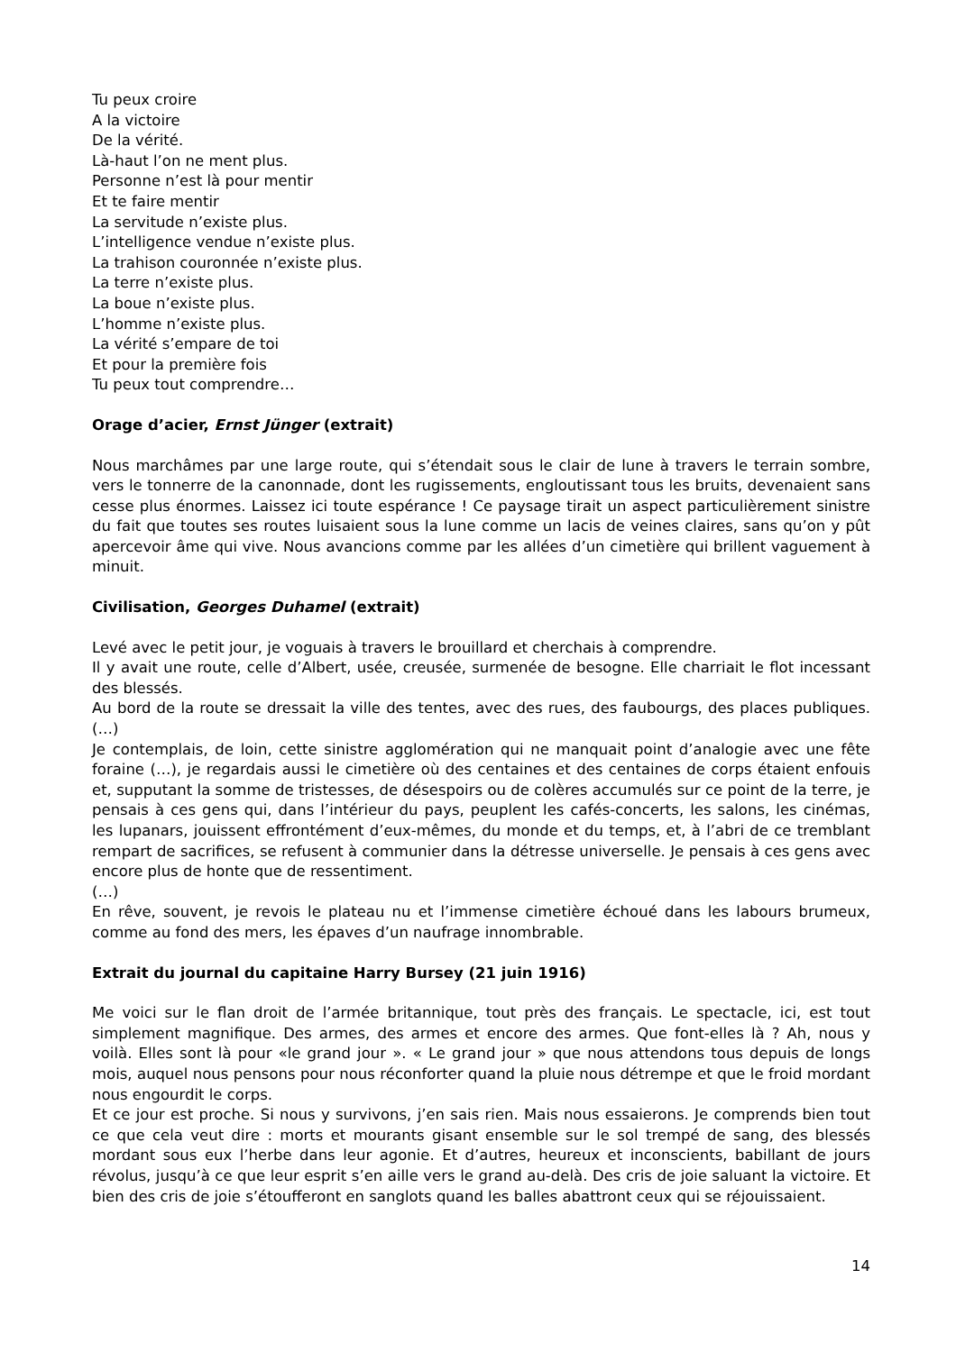Tu peux croire
A la victoire
De la vérité.
Là-haut l’on ne ment plus.
Personne n’est là pour mentir
Et te faire mentir
La servitude n’existe plus.
L’intelligence vendue n’existe plus.
La trahison couronnée n’existe plus.
La terre n’existe plus.
La boue n’existe plus.
L’homme n’existe plus.
La vérité s’empare de toi
Et pour la première fois
Tu peux tout comprendre…
Orage d’acier, Ernst Jünger (extrait)
Nous marchâmes par une large route, qui s’étendait sous le clair de lune à travers le terrain sombre, vers le tonnerre de la canonnade, dont les rugissements, engloutissant tous les bruits, devenaient sans cesse plus énormes. Laissez ici toute espérance ! Ce paysage tirait un aspect particulièrement sinistre du fait que toutes ses routes luisaient sous la lune comme un lacis de veines claires, sans qu’on y pût apercevoir âme qui vive. Nous avancions comme par les allées d’un cimetière qui brillent vaguement à minuit.
Civilisation, Georges Duhamel (extrait)
Levé avec le petit jour, je voguais à travers le brouillard et cherchais à comprendre.
Il y avait une route, celle d’Albert, usée, creusée, surmenée de besogne. Elle charriait le flot incessant des blessés.
Au bord de la route se dressait la ville des tentes, avec des rues, des faubourgs, des places publiques. (…)
Je contemplais, de loin, cette sinistre agglomération qui ne manquait point d’analogie avec une fête foraine (…), je regardais aussi le cimetière où des centaines et des centaines de corps étaient enfouis et, supputant la somme de tristesses, de désespoirs ou de colères accumulés sur ce point de la terre, je pensais à ces gens qui, dans l’intérieur du pays, peuplent les cafés-concerts, les salons, les cinémas, les lupanars, jouissent effrontément d’eux-mêmes, du monde et du temps, et, à l’abri de ce tremblant rempart de sacrifices, se refusent à communier dans la détresse universelle. Je pensais à ces gens avec encore plus de honte que de ressentiment.
(…)
En rêve, souvent, je revois le plateau nu et l’immense cimetière échoué dans les labours brumeux, comme au fond des mers, les épaves d’un naufrage innombrable.
Extrait du journal du capitaine Harry Bursey (21 juin 1916)
Me voici sur le flan droit de l’armée britannique, tout près des français. Le spectacle, ici, est tout simplement magnifique. Des armes, des armes et encore des armes. Que font-elles là ? Ah, nous y voilà. Elles sont là pour «le grand jour ». « Le grand jour » que nous attendons tous depuis de longs mois, auquel nous pensons pour nous réconforter quand la pluie nous détrempe et que le froid mordant nous engourdit le corps.
Et ce jour est proche. Si nous y survivons, j’en sais rien. Mais nous essaierons. Je comprends bien tout ce que cela veut dire : morts et mourants gisant ensemble sur le sol trempé de sang, des blessés mordant sous eux l’herbe dans leur agonie. Et d’autres, heureux et inconscients, babillant de jours révolus, jusqu’à ce que leur esprit s’en aille vers le grand au-delà. Des cris de joie saluant la victoire. Et bien des cris de joie s’étoufferont en sanglots quand les balles abattront ceux qui se réjouissaient.
14